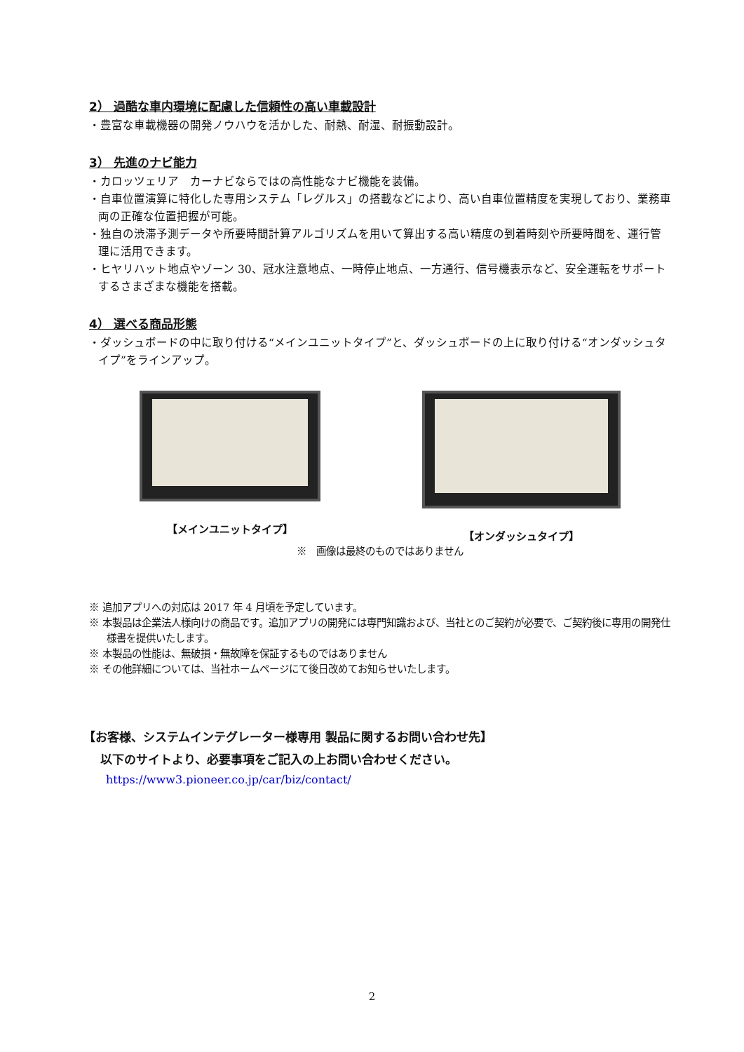2） 過酷な車内環境に配慮した信頼性の高い車載設計
・豊富な車載機器の開発ノウハウを活かした、耐熱、耐湿、耐振動設計。
3） 先進のナビ能力
・カロッツェリア　カーナビならではの高性能なナビ機能を装備。
・自車位置演算に特化した専用システム「レグルス」の搭載などにより、高い自車位置精度を実現しており、業務車両の正確な位置把握が可能。
・独自の渋滞予測データや所要時間計算アルゴリズムを用いて算出する高い精度の到着時刻や所要時間を、運行管理に活用できます。
・ヒヤリハット地点やゾーン 30、冠水注意地点、一時停止地点、一方通行、信号機表示など、安全運転をサポートするさまざまな機能を搭載。
4） 選べる商品形態
・ダッシュボードの中に取り付ける“メインユニットタイプ”と、ダッシュボードの上に取り付ける“オンダッシュタイプ”をラインアップ。
【メインユニットタイプ】 【オンダッシュタイプ】
※　画像は最終のものではありません
※ 追加アプリへの対応は 2017 年 4 月頃を予定しています。
※ 本製品は企業法人様向けの商品です。追加アプリの開発には専門知識および、当社とのご契約が必要で、ご契約後に専用の開発仕様書を提供いたします。
※ 本製品の性能は、無破損・無故障を保証するものではありません
※ その他詳細については、当社ホームページにて後日改めてお知らせいたします。
【お客様、システムインテグレーター様専用 製品に関するお問い合わせ先】
以下のサイトより、必要事項をご記入の上お問い合わせください。
https://www3.pioneer.co.jp/car/biz/contact/
2